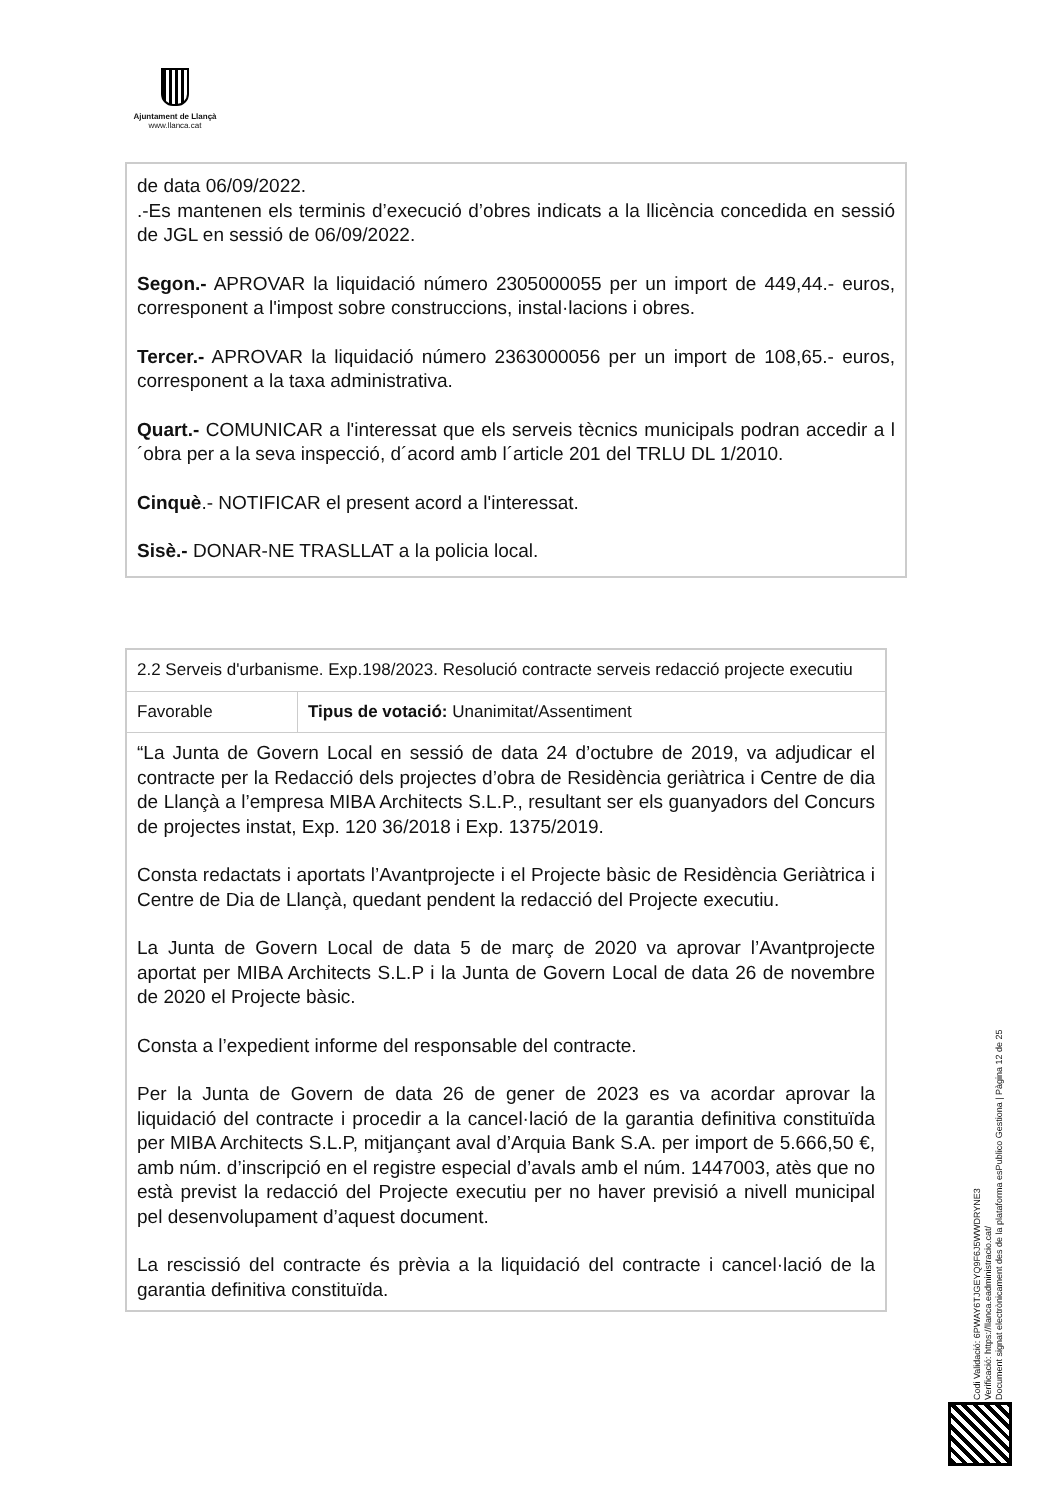Ajuntament de Llançà
www.llanca.cat
de data 06/09/2022.
.-Es mantenen els terminis d’execució d’obres indicats a la llicència concedida en sessió de JGL en sessió de 06/09/2022.
Segon.- APROVAR la liquidació número 2305000055 per un import de 449,44.- euros, corresponent a l'impost sobre construccions, instal·lacions i obres.
Tercer.- APROVAR la liquidació número 2363000056 per un import de 108,65.- euros, corresponent a la taxa administrativa.
Quart.- COMUNICAR a l'interessat que els serveis tècnics municipals podran accedir a l´obra per a la seva inspecció, d´acord amb l´article 201 del TRLU DL 1/2010.
Cinquè.- NOTIFICAR el present acord a l'interessat.
Sisè.- DONAR-NE TRASLLAT a la policia local.
| 2.2 Serveis d'urbanisme. Exp.198/2023. Resolució contracte serveis redacció projecte executiu | |
| Favorable | Tipus de votació: Unanimitat/Assentiment |
| “La Junta de Govern Local en sessió de data 24 d’octubre de 2019, va adjudicar el contracte per la Redacció dels projectes d’obra de Residència geriàtrica i Centre de dia de Llançà a l’empresa MIBA Architects S.L.P., resultant ser els guanyadors del Concurs de projectes instat, Exp. 120 36/2018 i Exp. 1375/2019. Consta redactats i aportats l’Avantprojecte i el Projecte bàsic de Residència Geriàtrica i Centre de Dia de Llançà, quedant pendent la redacció del Projecte executiu. La Junta de Govern Local de data 5 de març de 2020 va aprovar l’Avantprojecte aportat per MIBA Architects S.L.P i la Junta de Govern Local de data 26 de novembre de 2020 el Projecte bàsic. Consta a l’expedient informe del responsable del contracte. Per la Junta de Govern de data 26 de gener de 2023 es va acordar aprovar la liquidació del contracte i procedir a la cancel·lació de la garantia definitiva constituïda per MIBA Architects S.L.P, mitjançant aval d’Arquia Bank S.A. per import de 5.666,50 €, amb núm. d’inscripció en el registre especial d’avals amb el núm. 1447003, atès que no està previst la redacció del Projecte executiu per no haver previsió a nivell municipal pel desenvolupament d’aquest document. La rescissió del contracte és prèvia a la liquidació del contracte i cancel·lació de la garantia definitiva constituïda. | |
Codi Validació: 6PWAY6TJGEYQ9F6J5WWDRYNE3
Verificació: https://llanca.eadministracio.cat/
Document signat electrònicament des de la plataforma esPublico Gestiona | Pàgina 12 de 25